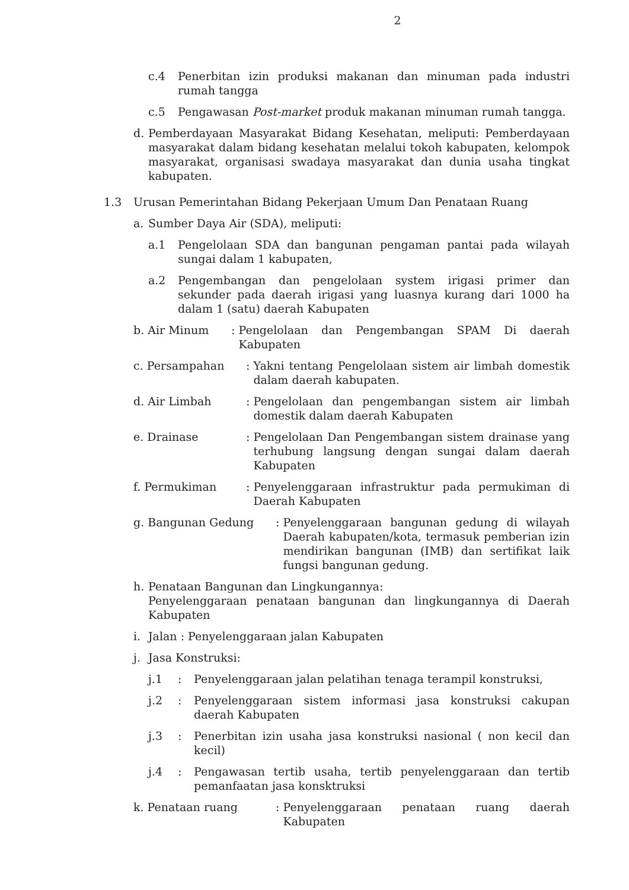2
c.4 Penerbitan izin produksi makanan dan minuman pada industri rumah tangga
c.5 Pengawasan Post-market produk makanan minuman rumah tangga.
d. Pemberdayaan Masyarakat Bidang Kesehatan, meliputi: Pemberdayaan masyarakat dalam bidang kesehatan melalui tokoh kabupaten, kelompok masyarakat, organisasi swadaya masyarakat dan dunia usaha tingkat kabupaten.
1.3 Urusan Pemerintahan Bidang Pekerjaan Umum Dan Penataan Ruang
a. Sumber Daya Air (SDA), meliputi:
a.1 Pengelolaan SDA dan bangunan pengaman pantai pada wilayah sungai dalam 1 kabupaten,
a.2 Pengembangan dan pengelolaan system irigasi primer dan sekunder pada daerah irigasi yang luasnya kurang dari 1000 ha dalam 1 (satu) daerah Kabupaten
b. Air Minum : Pengelolaan dan Pengembangan SPAM Di daerah Kabupaten
c. Persampahan : Yakni tentang Pengelolaan sistem air limbah domestik dalam daerah kabupaten.
d. Air Limbah : Pengelolaan dan pengembangan sistem air limbah domestik dalam daerah Kabupaten
e. Drainase : Pengelolaan Dan Pengembangan sistem drainase yang terhubung langsung dengan sungai dalam daerah Kabupaten
f. Permukiman : Penyelenggaraan infrastruktur pada permukiman di Daerah Kabupaten
g. Bangunan Gedung : Penyelenggaraan bangunan gedung di wilayah Daerah kabupaten/kota, termasuk pemberian izin mendirikan bangunan (IMB) dan sertifikat laik fungsi bangunan gedung.
h. Penataan Bangunan dan Lingkungannya:
Penyelenggaraan penataan bangunan dan lingkungannya di Daerah Kabupaten
i. Jalan : Penyelenggaraan jalan Kabupaten
j. Jasa Konstruksi:
j.1 : Penyelenggaraan jalan pelatihan tenaga terampil konstruksi,
j.2 : Penyelenggaraan sistem informasi jasa konstruksi cakupan daerah Kabupaten
j.3 : Penerbitan izin usaha jasa konstruksi nasional ( non kecil dan kecil)
j.4 : Pengawasan tertib usaha, tertib penyelenggaraan dan tertib pemanfaatan jasa konsktruksi
k. Penataan ruang : Penyelenggaraan penataan ruang daerah Kabupaten